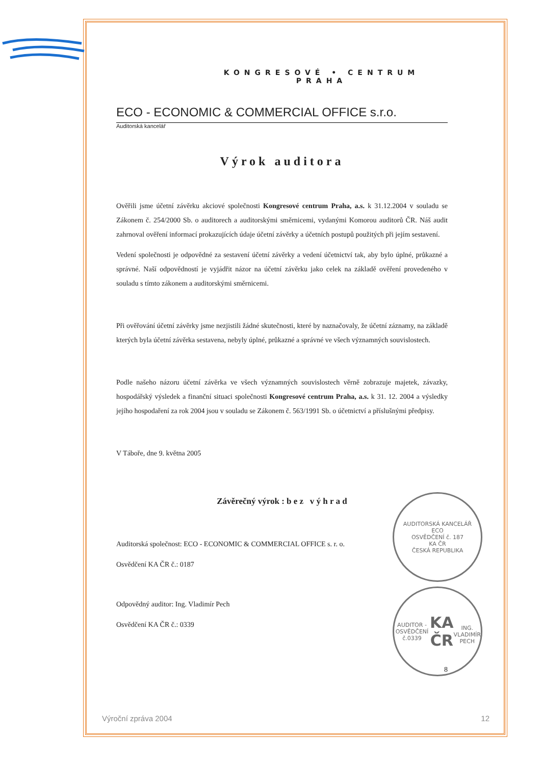KONGRESOVÉ • CENTRUM
PRAHA
ECO - ECONOMIC & COMMERCIAL OFFICE s.r.o.
Auditorská kancelář
Výrok auditora
Ověřili jsme účetní závěrku akciové společnosti Kongresové centrum Praha, a.s. k 31.12.2004 v souladu se Zákonem č. 254/2000 Sb. o auditorech a auditorskými směrnicemi, vydanými Komorou auditorů ČR. Náš audit zahrnoval ověření informací prokazujících údaje účetní závěrky a účetních postupů použitých při jejím sestavení.
Vedení společnosti je odpovědné za sestavení účetní závěrky a vedení účetnictví tak, aby bylo úplné, průkazné a správné. Naší odpovědností je vyjádřit názor na účetní závěrku jako celek na základě ověření provedeného v souladu s tímto zákonem a auditorskými směrnicemi.
Při ověřování účetní závěrky jsme nezjistili žádné skutečnosti, které by naznačovaly, že účetní záznamy, na základě kterých byla účetní závěrka sestavena, nebyly úplné, průkazné a správné ve všech významných souvislostech.
Podle našeho názoru účetní závěrka ve všech významných souvislostech věrně zobrazuje majetek, závazky, hospodářský výsledek a finanční situaci společnosti Kongresové centrum Praha, a.s. k 31. 12. 2004 a výsledky jejího hospodaření za rok 2004 jsou v souladu se Zákonem č. 563/1991 Sb. o účetnictví a příslušnými předpisy.
V Táboře, dne 9. května 2005
Závěrečný výrok : b e z v ý h r a d
Auditorská společnost: ECO - ECONOMIC & COMMERCIAL OFFICE s. r. o.
Osvědčení KA ČR č.: 0187
Odpovědný auditor: Ing. Vladimír Pech
Osvědčení KA ČR č.: 0339
8
AUDITORSKÁ KANCELÁŘ
ECO
OSVĚDČENÍ č. 187
KA ČR
ČESKÁ REPUBLIKA
AUDITOR - OSVĚDČENÍ č.0339
KA
ČR
ING. VLADIMÍR PECH
Výroční zpráva 2004 12